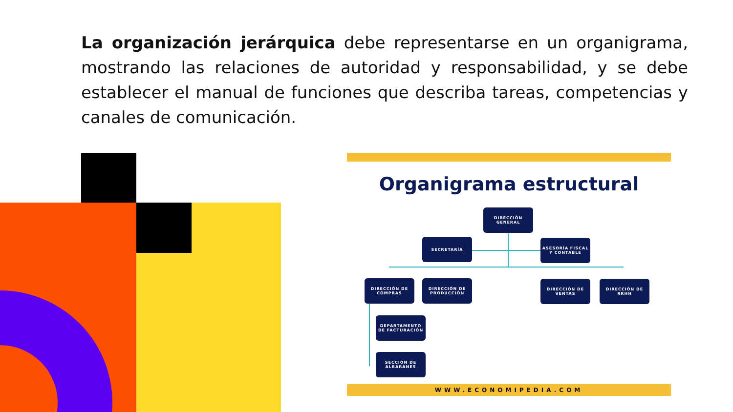La organización jerárquica debe representarse en un organigrama, mostrando las relaciones de autoridad y responsabilidad, y se debe establecer el manual de funciones que describa tareas, competencias y canales de comunicación.
Organigrama estructural
DIRECCIÓN GENERAL
SECRETARÍA
ASESORÍA FISCAL Y CONTABLE
DIRECCIÓN DE COMPRAS
DIRECCIÓN DE PRODUCCIÓN
DIRECCIÓN DE VENTAS
DIRECCIÓN DE RRHH
DEPARTAMENTO DE FACTURACIÓN
SECCIÓN DE ALBARANES
WWW.ECONOMIPEDIA.COM